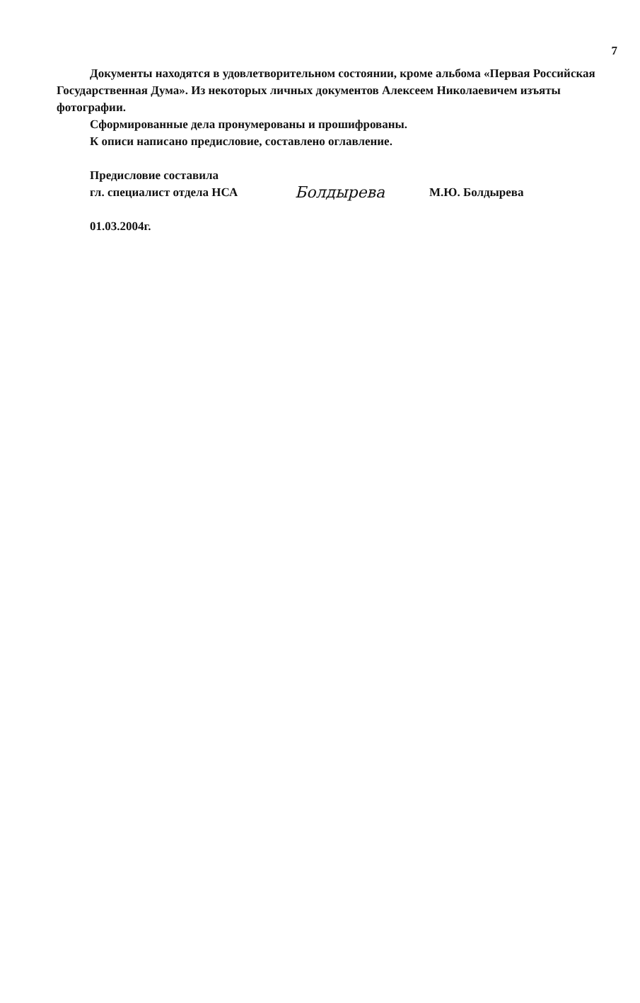7
Документы находятся в удовлетворительном состоянии, кроме альбома «Первая Российская Государственная Дума». Из некоторых личных документов Алексеем Николаевичем изъяты фотографии.
Сформированные дела пронумерованы и прошифрованы.
К описи написано предисловие, составлено оглавление.
Предисловие составила
гл. специалист отдела НСА
Болдырева
М.Ю. Болдырева
01.03.2004г.